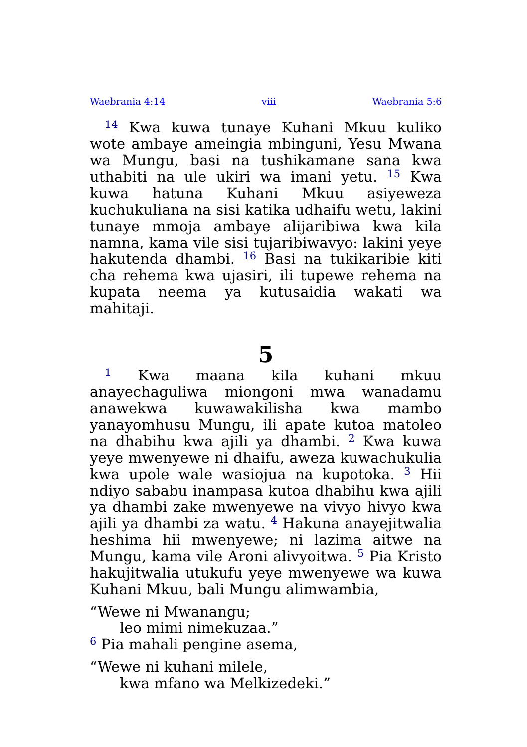Waebrania 4:14 viii Waebrania 5:6
<sup>14</sup> Kwa kuwa tunaye Kuhani Mkuu kuliko wote ambaye ameingia mbinguni, Yesu Mwana wa Mungu, basi na tushikamane sana kwa uthabiti na ule ukiri wa imani yetu. <sup>15</sup> Kwa kuwa hatuna Kuhani Mkuu asiyeweza kuchukuliana na sisi katika udhaifu wetu, lakini tunaye mmoja ambaye alijaribiwa kwa kila namna, kama vile sisi tujaribiwavyo: lakini yeye hakutenda dhambi. <sup>16</sup> Basi na tukikaribie kiti cha rehema kwa ujasiri, ili tupewe rehema na kupata neema ya kutusaidia wakati wa mahitaji.
5
<sup>1</sup> Kwa maana kila kuhani mkuu anayechaguliwa miongoni mwa wanadamu anawekwa kuwawakilisha kwa mambo yanayomhusu Mungu, ili apate kutoa matoleo na dhabihu kwa ajili ya dhambi. <sup>2</sup> Kwa kuwa yeye mwenyewe ni dhaifu, aweza kuwachukulia kwa upole wale wasiojua na kupotoka. <sup>3</sup> Hii ndiyo sababu inampasa kutoa dhabihu kwa ajili ya dhambi zake mwenyewe na vivyo hivyo kwa ajili ya dhambi za watu. <sup>4</sup> Hakuna anayejitwalia heshima hii mwenyewe; ni lazima aitwe na Mungu, kama vile Aroni alivyoitwa. <sup>5</sup> Pia Kristo hakujitwalia utukufu yeye mwenyewe wa kuwa Kuhani Mkuu, bali Mungu alimwambia,
“Wewe ni Mwanangu;
leo mimi nimekuzaa.”
<sup>6</sup> Pia mahali pengine asema,
“Wewe ni kuhani milele,
kwa mfano wa Melkizedeki.”